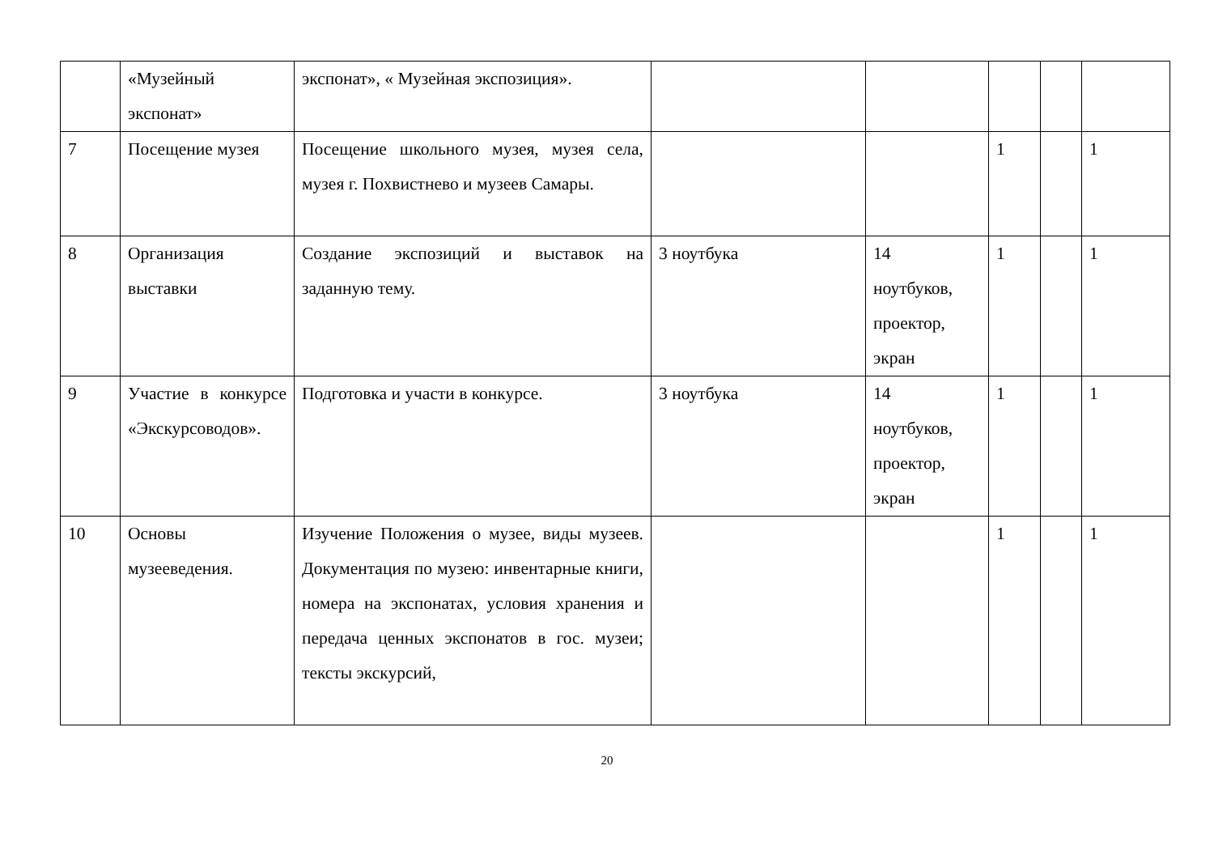| | «Музейный экспонат» | экспонат», « Музейная экспозиция». | | | | | |
| 7 | Посещение музея | Посещение школьного музея, музея села, музея г. Похвистнево и музеев Самары. | | | 1 | | 1 |
| 8 | Организация выставки | Создание экспозиций и выставок на заданную тему. | 3 ноутбука | 14 ноутбуков, проектор, экран | 1 | | 1 |
| 9 | Участие в конкурсе «Экскурсоводов». | Подготовка и участи в конкурсе. | 3 ноутбука | 14 ноутбуков, проектор, экран | 1 | | 1 |
| 10 | Основы музееведения. | Изучение Положения о музее, виды музеев. Документация по музею: инвентарные книги, номера на экспонатах, условия хранения и передача ценных экспонатов в гос. музеи; тексты экскурсий, | | | 1 | | 1 |
20